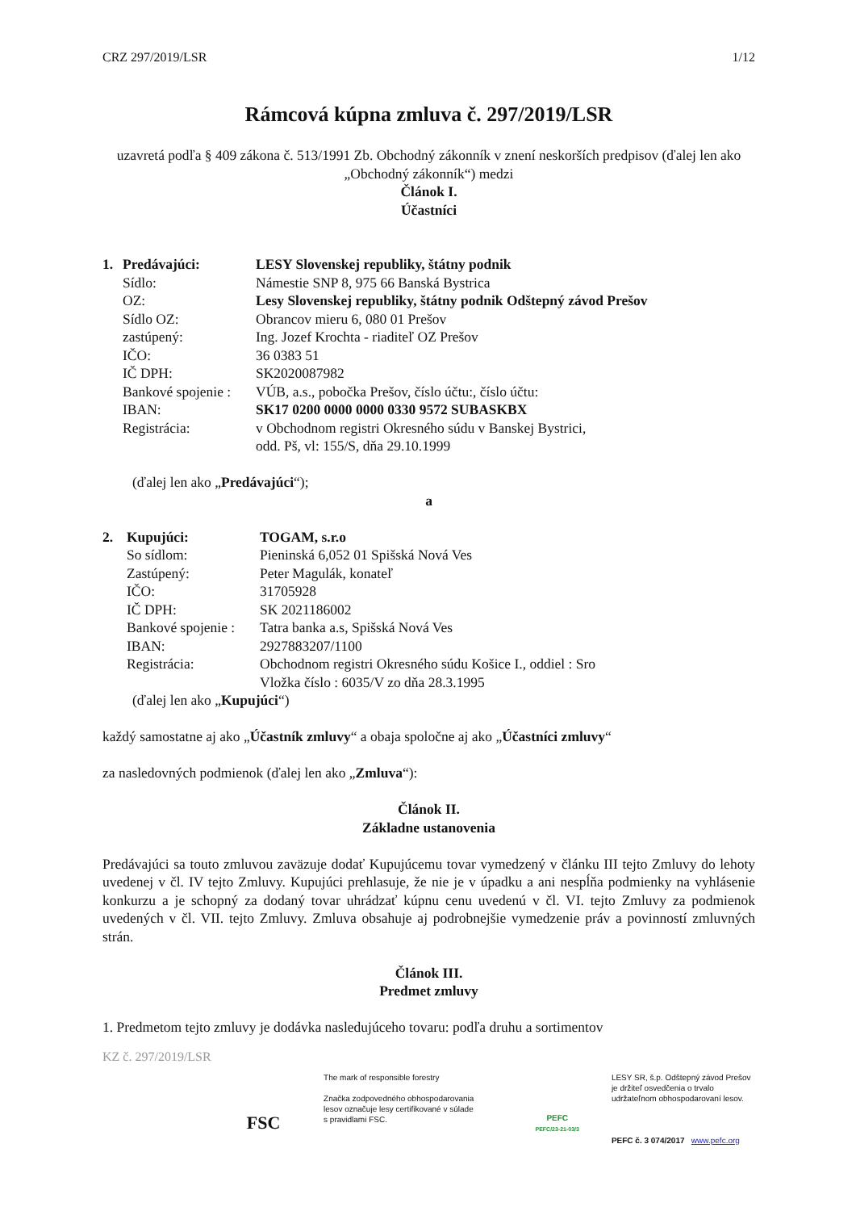CRZ 297/2019/LSR 1/12
Rámcová kúpna zmluva č. 297/2019/LSR
uzavretá podľa § 409 zákona č. 513/1991 Zb. Obchodný zákonník v znení neskorších predpisov (ďalej len ako „Obchodný zákonník“) medzi
Článok I.
Účastníci
| 1. | Predávajúci: | LESY Slovenskej republiky, štátny podnik |
| | Sídlo: | Námestie SNP 8, 975 66 Banská Bystrica |
| | OZ: | Lesy Slovenskej republiky, štátny podnik Odštepný závod Prešov |
| | Sídlo OZ: | Obrancov mieru 6, 080 01 Prešov |
| | zastúpený: | Ing. Jozef Krochta - riaditeľ OZ Prešov |
| | IČO: | 36 0383 51 |
| | IČ DPH: | SK2020087982 |
| | Bankové spojenie : | VÚB, a.s., pobočka Prešov, číslo účtu:, číslo účtu: |
| | IBAN: | SK17 0200 0000 0000 0330 9572 SUBASKBX |
| | Registrácia: | v Obchodnom registri Okresného súdu v Banskej Bystrici, odd. Pš, vl: 155/S, dňa 29.10.1999 |
(ďalej len ako „Predávajúci“);
a
| 2. | Kupujúci: | TOGAM, s.r.o |
| | So sídlom: | Pieninská 6,052 01 Spišská Nová Ves |
| | Zastúpený: | Peter Magulák, konateľ |
| | IČO: | 31705928 |
| | IČ DPH: | SK 2021186002 |
| | Bankové spojenie : | Tatra banka a.s, Spišská Nová Ves |
| | IBAN: | 2927883207/1100 |
| | Registrácia: | Obchodnom registri Okresného súdu Košice I., oddiel : Sro Vložka číslo : 6035/V zo dňa 28.3.1995 |
(ďalej len ako „Kupujúci“)
každý samostatne aj ako „Účastník zmluvy“ a obaja spoločne aj ako „Účastníci zmluvy“
za nasledovných podmienok (ďalej len ako „Zmluva“):
Článok II.
Základne ustanovenia
Predávajúci sa touto zmluvou zaväzuje dodať Kupujúcemu tovar vymedzený v článku III tejto Zmluvy do lehoty uvedenej v čl. IV tejto Zmluvy. Kupujúci prehlasuje, že nie je v úpadku a ani nespĺňa podmienky na vyhlásenie konkurzu a je schopný za dodaný tovar uhrádzať kúpnu cenu uvedenú v čl. VI. tejto Zmluvy za podmienok uvedených v čl. VII. tejto Zmluvy. Zmluva obsahuje aj podrobnejšie vymedzenie práv a povinností zmluvných strán.
Článok III.
Predmet zmluvy
1. Predmetom tejto zmluvy je dodávka nasledujúceho tovaru: podľa druhu a sortimentov
KZ č. 297/2019/LSR
FSC
The mark of responsible forestry
Značka zodpovedného obhospodarovania lesov označuje lesy certifikované v súlade s pravidlami FSC.
PEFC
PEFC/23-21-03/3
LESY SR, š.p. Odštepný závod Prešov je držiteľ osvedčenia o trvalo udržateľnom obhospodarovaní lesov.
PEFC č. 3 074/2017 www.pefc.org